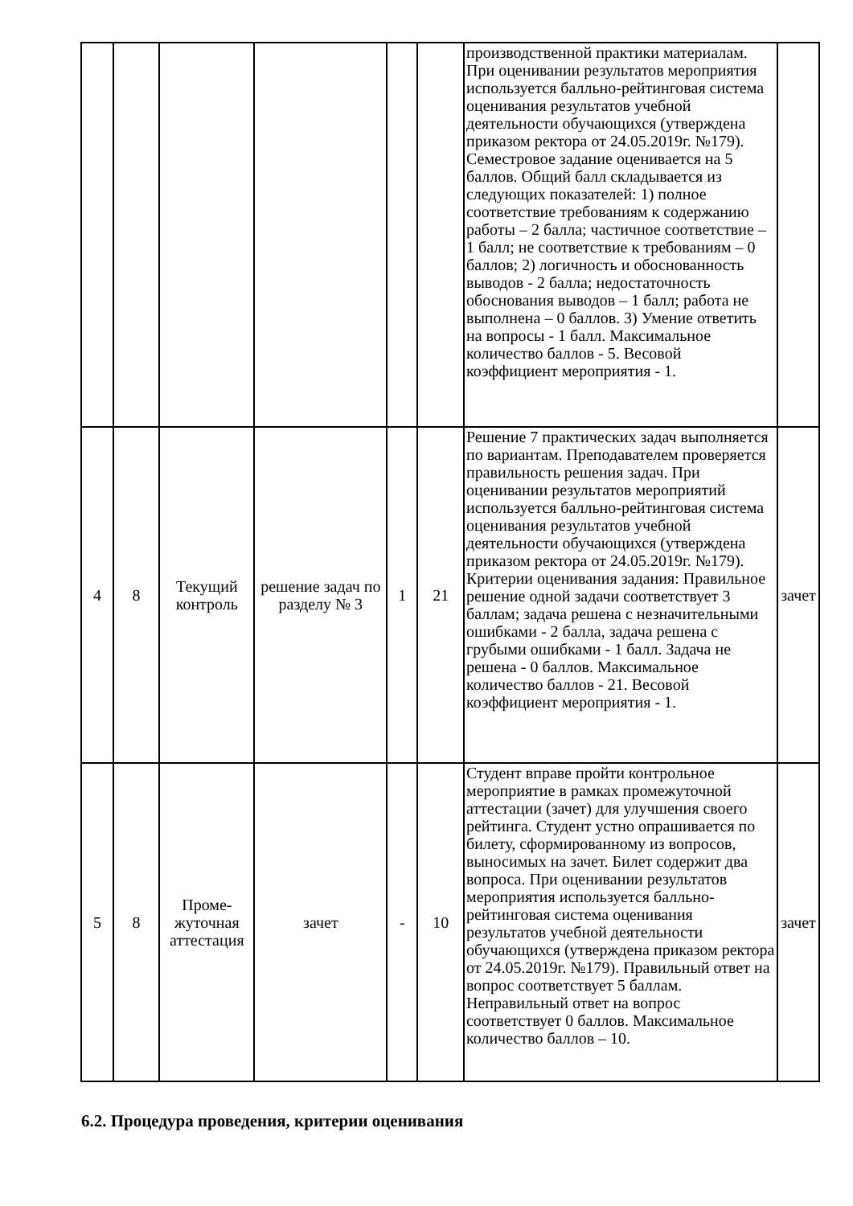| | | | | | | производственной практики материалам. При оценивании результатов мероприятия используется балльно-рейтинговая система оценивания результатов учебной деятельности обучающихся (утверждена приказом ректора от 24.05.2019г. №179). Семестровое задание оценивается на 5 баллов. Общий балл складывается из следующих показателей: 1) полное соответствие требованиям к содержанию работы – 2 балла; частичное соответствие – 1 балл; не соответствие к требованиям – 0 баллов; 2) логичность и обоснованность выводов - 2 балла; недостаточность обоснования выводов – 1 балл; работа не выполнена – 0 баллов. 3) Умение ответить на вопросы - 1 балл. Максимальное количество баллов - 5. Весовой коэффициент мероприятия - 1. | |
| 4 | 8 | Текущий контроль | решение задач по разделу № 3 | 1 | 21 | Решение 7 практических задач выполняется по вариантам. Преподавателем проверяется правильность решения задач. При оценивании результатов мероприятий используется балльно-рейтинговая система оценивания результатов учебной деятельности обучающихся (утверждена приказом ректора от 24.05.2019г. №179). Критерии оценивания задания: Правильное решение одной задачи соответствует 3 баллам; задача решена с незначительными ошибками - 2 балла, задача решена с грубыми ошибками - 1 балл. Задача не решена - 0 баллов. Максимальное количество баллов - 21. Весовой коэффициент мероприятия - 1. | зачет |
| 5 | 8 | Проме-жуточная аттестация | зачет | - | 10 | Студент вправе пройти контрольное мероприятие в рамках промежуточной аттестации (зачет) для улучшения своего рейтинга. Студент устно опрашивается по билету, сформированному из вопросов, выносимых на зачет. Билет содержит два вопроса. При оценивании результатов мероприятия используется балльно-рейтинговая система оценивания результатов учебной деятельности обучающихся (утверждена приказом ректора от 24.05.2019г. №179). Правильный ответ на вопрос соответствует 5 баллам. Неправильный ответ на вопрос соответствует 0 баллов. Максимальное количество баллов – 10. | зачет |
6.2. Процедура проведения, критерии оценивания